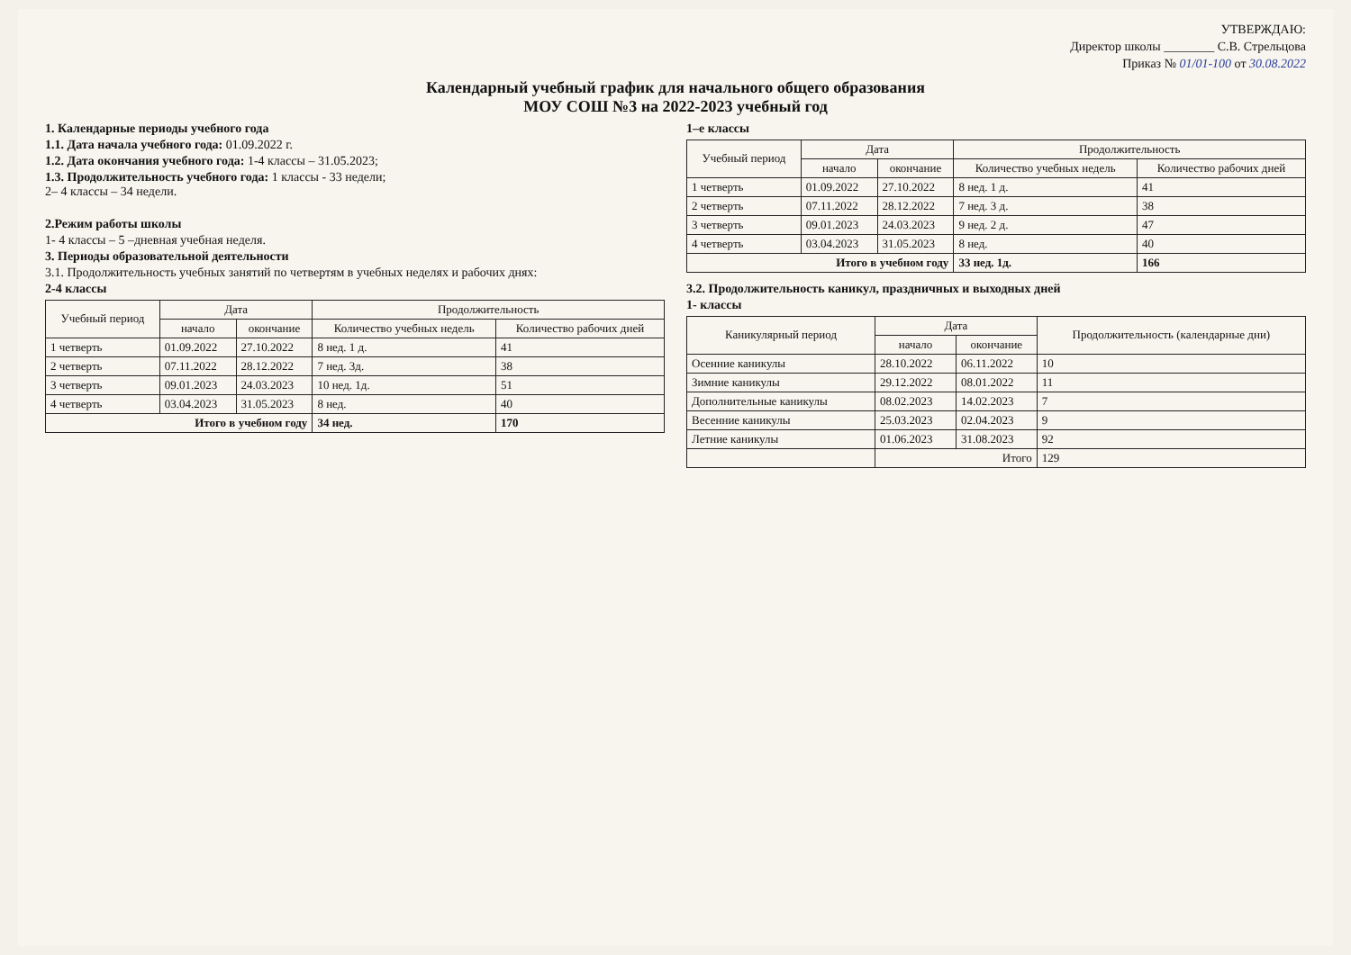УТВЕРЖДАЮ:
Директор школы ________ С.В. Стрельцова
Приказ № 01/01-100 от 30.08.2022
Календарный учебный график для начального общего образования
МОУ СОШ №3 на 2022-2023 учебный год
1. Календарные периоды учебного года
1.1. Дата начала учебного года: 01.09.2022 г.
1.2. Дата окончания учебного года: 1-4 классы – 31.05.2023;
1.3. Продолжительность учебного года: 1 классы - 33 недели;
2– 4 классы – 34 недели.
2.Режим работы школы
1- 4 классы – 5 –дневная учебная неделя.
3. Периоды образовательной деятельности
3.1. Продолжительность учебных занятий по четвертям в учебных неделях и рабочих днях:
2-4 классы
| Учебный период | Дата | | Продолжительность | |
| --- | --- | --- | --- | --- |
| | начало | окончание | Количество учебных недель | Количество рабочих дней |
| 1 четверть | 01.09.2022 | 27.10.2022 | 8 нед. 1 д. | 41 |
| 2 четверть | 07.11.2022 | 28.12.2022 | 7 нед. 3д. | 38 |
| 3 четверть | 09.01.2023 | 24.03.2023 | 10 нед. 1д. | 51 |
| 4 четверть | 03.04.2023 | 31.05.2023 | 8 нед. | 40 |
| Итого в учебном году | | | 34 нед. | 170 |
1–е классы
| Учебный период | Дата | | Продолжительность | |
| --- | --- | --- | --- | --- |
| | начало | окончание | Количество учебных недель | Количество рабочих дней |
| 1 четверть | 01.09.2022 | 27.10.2022 | 8 нед. 1 д. | 41 |
| 2 четверть | 07.11.2022 | 28.12.2022 | 7 нед. 3 д. | 38 |
| 3 четверть | 09.01.2023 | 24.03.2023 | 9 нед. 2 д. | 47 |
| 4 четверть | 03.04.2023 | 31.05.2023 | 8 нед. | 40 |
| Итого в учебном году | | | 33 нед. 1д. | 166 |
3.2. Продолжительность каникул, праздничных и выходных дней
1- классы
| Каникулярный период | Дата | | Продолжительность (календарные дни) |
| --- | --- | --- | --- |
| | начало | окончание | |
| Осенние каникулы | 28.10.2022 | 06.11.2022 | 10 |
| Зимние каникулы | 29.12.2022 | 08.01.2022 | 11 |
| Дополнительные каникулы | 08.02.2023 | 14.02.2023 | 7 |
| Весенние каникулы | 25.03.2023 | 02.04.2023 | 9 |
| Летние каникулы | 01.06.2023 | 31.08.2023 | 92 |
| | Итого | | 129 |